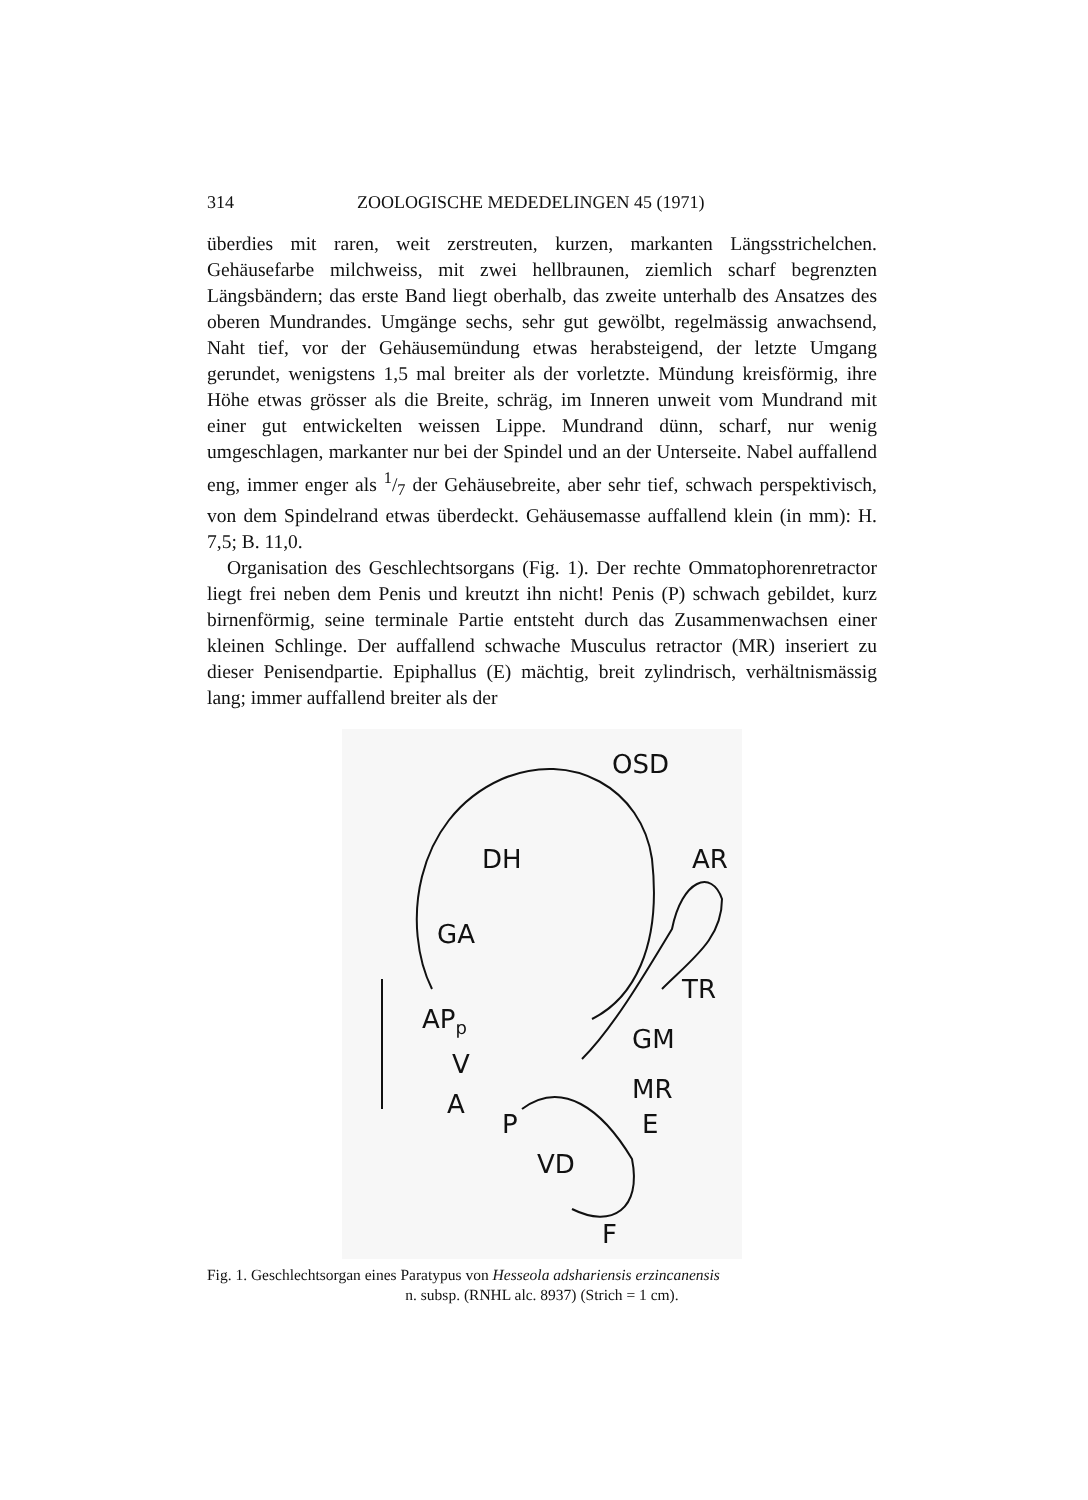314 ZOOLOGISCHE MEDEDELINGEN 45 (1971)
überdies mit raren, weit zerstreuten, kurzen, markanten Längsstrichelchen. Gehäusefarbe milchweiss, mit zwei hellbraunen, ziemlich scharf begrenzten Längsbändern; das erste Band liegt oberhalb, das zweite unterhalb des Ansatzes des oberen Mundrandes. Umgänge sechs, sehr gut gewölbt, regelmässig anwachsend, Naht tief, vor der Gehäusemündung etwas herabsteigend, der letzte Umgang gerundet, wenigstens 1,5 mal breiter als der vorletzte. Mündung kreisförmig, ihre Höhe etwas grösser als die Breite, schräg, im Inneren unweit vom Mundrand mit einer gut entwickelten weissen Lippe. Mundrand dünn, scharf, nur wenig umgeschlagen, markanter nur bei der Spindel und an der Unterseite. Nabel auffallend eng, immer enger als 1/7 der Gehäusebreite, aber sehr tief, schwach perspektivisch, von dem Spindelrand etwas überdeckt. Gehäusemasse auffallend klein (in mm): H. 7,5; B. 11,0.
Organisation des Geschlechtsorgans (Fig. 1). Der rechte Ommatophorenretractor liegt frei neben dem Penis und kreutzt ihn nicht! Penis (P) schwach gebildet, kurz birnenförmig, seine terminale Partie entsteht durch das Zusammenwachsen einer kleinen Schlinge. Der auffallend schwache Musculus retractor (MR) inseriert zu dieser Penisendpartie. Epiphallus (E) mächtig, breit zylindrisch, verhältnismässig lang; immer auffallend breiter als der
OSD
AR DH
GA
TR
AP<sub>p</sub>
GM
V
MR A
P E
VD
F
Fig. 1. Geschlechtsorgan eines Paratypus von Hesseola adshariensis erzincanensis
n. subsp. (RNHL alc. 8937) (Strich = 1 cm).